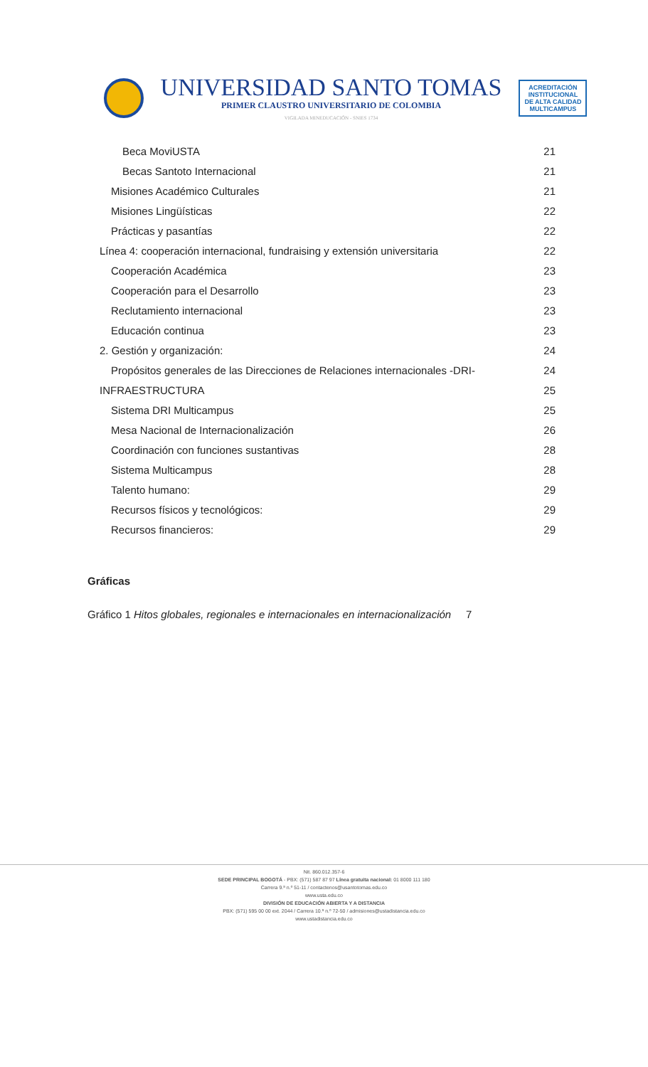UNIVERSIDAD SANTO TOMAS
PRIMER CLAUSTRO UNIVERSITARIO DE COLOMBIA
VIGILADA MINEDUCACIÓN - SNIES 1734
ACREDITACIÓN
INSTITUCIONAL
DE ALTA CALIDAD
MULTICAMPUS
Beca MoviUSTA 21
Becas Santoto Internacional 21
Misiones Académico Culturales 21
Misiones Lingüísticas 22
Prácticas y pasantías 22
Línea 4: cooperación internacional, fundraising y extensión universitaria 22
Cooperación Académica 23
Cooperación para el Desarrollo 23
Reclutamiento internacional 23
Educación continua 23
2. Gestión y organización: 24
Propósitos generales de las Direcciones de Relaciones internacionales -DRI- 24
INFRAESTRUCTURA 25
Sistema DRI Multicampus 25
Mesa Nacional de Internacionalización 26
Coordinación con funciones sustantivas 28
Sistema Multicampus 28
Talento humano: 29
Recursos físicos y tecnológicos: 29
Recursos financieros: 29
Gráficas
Gráfico 1 Hitos globales, regionales e internacionales en internacionalización 7
Nit. 860.012.357-6
SEDE PRINCIPAL BOGOTÁ - PBX: (571) 587 87 97 Línea gratuita nacional: 01 8000 111 180
Carrera 9.ª n.º 51-11 / contactenos@usantotomas.edu.co
www.usta.edu.co
DIVISIÓN DE EDUCACIÓN ABIERTA Y A DISTANCIA
PBX: (571) 595 00 00 ext. 2044 / Carrera 10.ª n.º 72-50 / admisiones@ustadistancia.edu.co
www.ustadistancia.edu.co